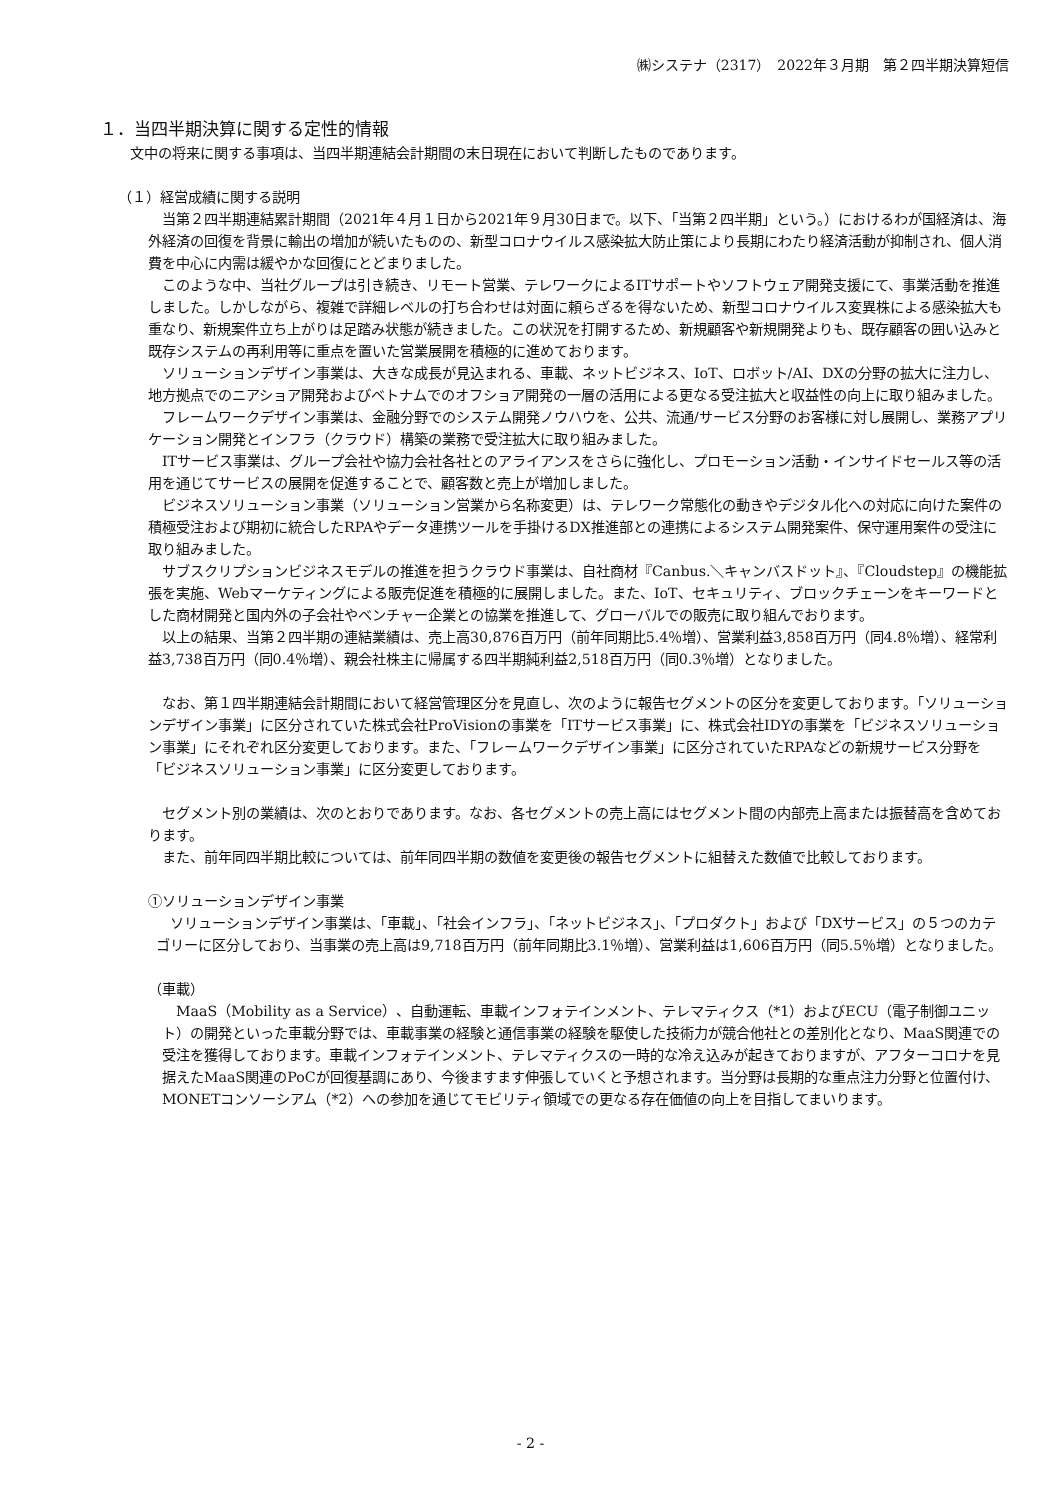㈱システナ（2317）　2022年３月期　第２四半期決算短信
１．当四半期決算に関する定性的情報
文中の将来に関する事項は、当四半期連結会計期間の末日現在において判断したものであります。
（１）経営成績に関する説明
　当第２四半期連結累計期間（2021年４月１日から2021年９月30日まで。以下、「当第２四半期」という。）におけるわが国経済は、海外経済の回復を背景に輸出の増加が続いたものの、新型コロナウイルス感染拡大防止策により長期にわたり経済活動が抑制され、個人消費を中心に内需は緩やかな回復にとどまりました。
　このような中、当社グループは引き続き、リモート営業、テレワークによるITサポートやソフトウェア開発支援にて、事業活動を推進しました。しかしながら、複雑で詳細レベルの打ち合わせは対面に頼らざるを得ないため、新型コロナウイルス変異株による感染拡大も重なり、新規案件立ち上がりは足踏み状態が続きました。この状況を打開するため、新規顧客や新規開発よりも、既存顧客の囲い込みと既存システムの再利用等に重点を置いた営業展開を積極的に進めております。
　ソリューションデザイン事業は、大きな成長が見込まれる、車載、ネットビジネス、IoT、ロボット/AI、DXの分野の拡大に注力し、地方拠点でのニアショア開発およびベトナムでのオフショア開発の一層の活用による更なる受注拡大と収益性の向上に取り組みました。
　フレームワークデザイン事業は、金融分野でのシステム開発ノウハウを、公共、流通/サービス分野のお客様に対し展開し、業務アプリケーション開発とインフラ（クラウド）構築の業務で受注拡大に取り組みました。
　ITサービス事業は、グループ会社や協力会社各社とのアライアンスをさらに強化し、プロモーション活動・インサイドセールス等の活用を通じてサービスの展開を促進することで、顧客数と売上が増加しました。
　ビジネスソリューション事業（ソリューション営業から名称変更）は、テレワーク常態化の動きやデジタル化への対応に向けた案件の積極受注および期初に統合したRPAやデータ連携ツールを手掛けるDX推進部との連携によるシステム開発案件、保守運用案件の受注に取り組みました。
　サブスクリプションビジネスモデルの推進を担うクラウド事業は、自社商材『Canbus.＼キャンバスドット』、『Cloudstep』の機能拡張を実施、Webマーケティングによる販売促進を積極的に展開しました。また、IoT、セキュリティ、ブロックチェーンをキーワードとした商材開発と国内外の子会社やベンチャー企業との協業を推進して、グローバルでの販売に取り組んでおります。
　以上の結果、当第２四半期の連結業績は、売上高30,876百万円（前年同期比5.4％増）、営業利益3,858百万円（同4.8％増）、経常利益3,738百万円（同0.4％増）、親会社株主に帰属する四半期純利益2,518百万円（同0.3％増）となりました。
　なお、第１四半期連結会計期間において経営管理区分を見直し、次のように報告セグメントの区分を変更しております。「ソリューションデザイン事業」に区分されていた株式会社ProVisionの事業を「ITサービス事業」に、株式会社IDYの事業を「ビジネスソリューション事業」にそれぞれ区分変更しております。また、「フレームワークデザイン事業」に区分されていたRPAなどの新規サービス分野を「ビジネスソリューション事業」に区分変更しております。
　セグメント別の業績は、次のとおりであります。なお、各セグメントの売上高にはセグメント間の内部売上高または振替高を含めております。
　また、前年同四半期比較については、前年同四半期の数値を変更後の報告セグメントに組替えた数値で比較しております。
①ソリューションデザイン事業
　ソリューションデザイン事業は、「車載」、「社会インフラ」、「ネットビジネス」、「プロダクト」および「DXサービス」の５つのカテゴリーに区分しており、当事業の売上高は9,718百万円（前年同期比3.1％増）、営業利益は1,606百万円（同5.5％増）となりました。
（車載）
　MaaS（Mobility as a Service）、自動運転、車載インフォテインメント、テレマティクス（*1）およびECU（電子制御ユニット）の開発といった車載分野では、車載事業の経験と通信事業の経験を駆使した技術力が競合他社との差別化となり、MaaS関連での受注を獲得しております。車載インフォテインメント、テレマティクスの一時的な冷え込みが起きておりますが、アフターコロナを見据えたMaaS関連のPoCが回復基調にあり、今後ますます伸張していくと予想されます。当分野は長期的な重点注力分野と位置付け、MONETコンソーシアム（*2）への参加を通じてモビリティ領域での更なる存在価値の向上を目指してまいります。
- 2 -